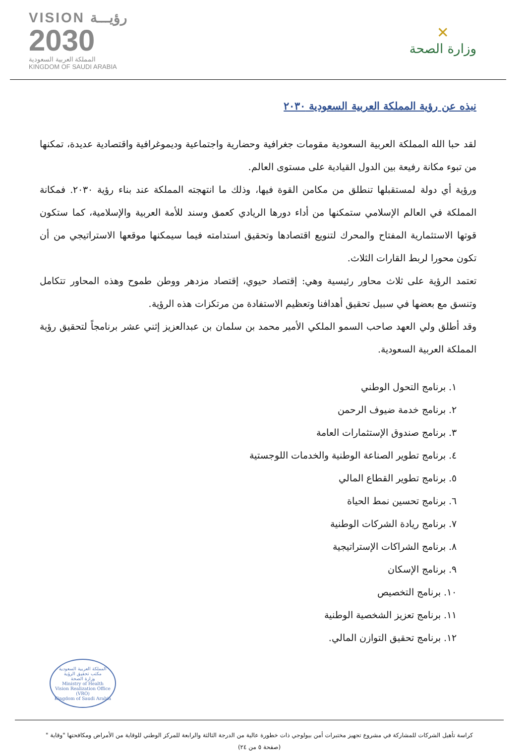VISION رؤيـــة
2030
المملكة العربية السعودية
KINGDOM OF SAUDI ARABIA
✕
وزارة الصحة
نبذه عن رؤية المملكة العربية السعودية ٢٠٣٠
لقد حبا الله المملكة العربية السعودية مقومات جغرافية وحضارية واجتماعية وديموغرافية واقتصادية عديدة، تمكنها من تبوء مكانة رفيعة بين الدول القيادية على مستوى العالم.
ورؤية أي دولة لمستقبلها تنطلق من مكامن القوة فيها، وذلك ما انتهجته المملكة عند بناء رؤية ٢٠٣٠. فمكانة المملكة في العالم الإسلامي ستمكنها من أداء دورها الريادي كعمق وسند للأمة العربية والإسلامية، كما ستكون قوتها الاستثمارية المفتاح والمحرك لتنويع اقتصادها وتحقيق استدامته فيما سيمكنها موقعها الاستراتيجي من أن تكون محورا لربط القارات الثلاث.
تعتمد الرؤية على ثلاث محاور رئيسية وهي: إقتصاد حيوي، إقتصاد مزدهر ووطن طموح وهذه المحاور تتكامل وتنسق مع بعضها في سبيل تحقيق أهدافنا وتعظيم الاستفادة من مرتكزات هذه الرؤية.
وقد أطلق ولي العهد صاحب السمو الملكي الأمير محمد بن سلمان بن عبدالعزيز إثني عشر برنامجاً لتحقيق رؤية المملكة العربية السعودية.
١. برنامج التحول الوطني
٢. برنامج خدمة ضيوف الرحمن
٣. برنامج صندوق الإستثمارات العامة
٤. برنامج تطوير الصناعة الوطنية والخدمات اللوجستية
٥. برنامج تطوير القطاع المالي
٦. برنامج تحسين نمط الحياة
٧. برنامج ريادة الشركات الوطنية
٨. برنامج الشراكات الإستراتيجية
٩. برنامج الإسكان
١٠. برنامج التخصيص
١١. برنامج تعزيز الشخصية الوطنية
١٢. برنامج تحقيق التوازن المالي.
المملكة العربية السعودية
مكتب تحقيق الرؤية
وزارة الصحة
Ministry of Health
Vision Realization Office (VRO)
Kingdom of Saudi Arabia
كراسة تأهيل الشركات للمشاركة في مشروع تجهيز مختبرات أمن بيولوجي ذات خطورة عالية من الدرجة الثالثة والرابعة للمركز الوطني للوقاية من الأمراض ومكافحتها "وقاية "
(صفحة ٥ من ٢٤)